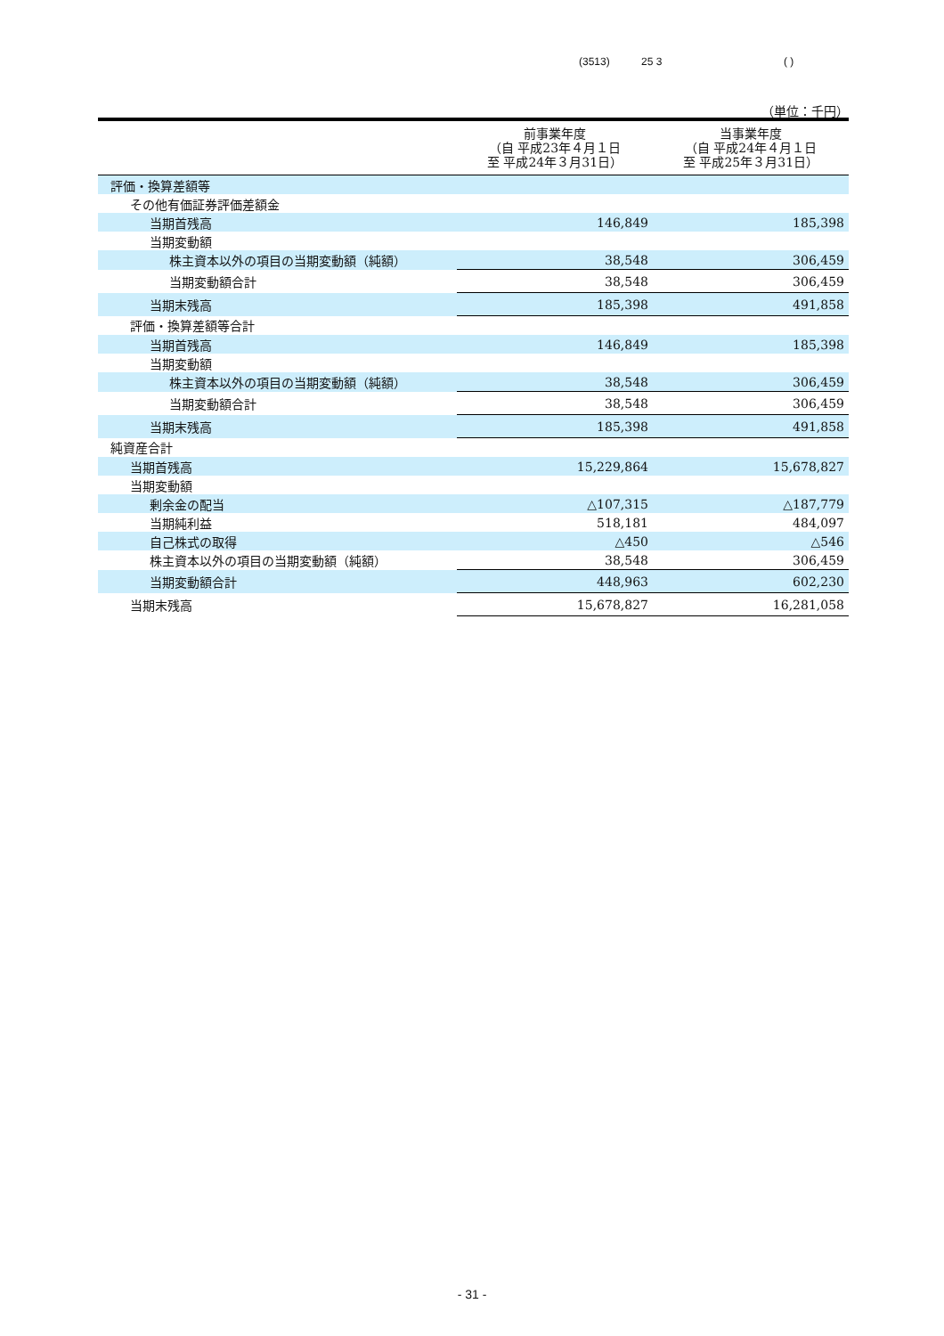(3513) 25 3 ( )
（単位：千円）
| | 前事業年度 （自 平成23年４月１日 至 平成24年３月31日） | 当事業年度 （自 平成24年４月１日 至 平成25年３月31日） |
| --- | --- | --- |
| 評価・換算差額等 | | |
| その他有価証券評価差額金 | | |
| 当期首残高 | 146,849 | 185,398 |
| 当期変動額 | | |
| 株主資本以外の項目の当期変動額（純額） | 38,548 | 306,459 |
| 当期変動額合計 | 38,548 | 306,459 |
| 当期末残高 | 185,398 | 491,858 |
| 評価・換算差額等合計 | | |
| 当期首残高 | 146,849 | 185,398 |
| 当期変動額 | | |
| 株主資本以外の項目の当期変動額（純額） | 38,548 | 306,459 |
| 当期変動額合計 | 38,548 | 306,459 |
| 当期末残高 | 185,398 | 491,858 |
| 純資産合計 | | |
| 当期首残高 | 15,229,864 | 15,678,827 |
| 当期変動額 | | |
| 剰余金の配当 | △107,315 | △187,779 |
| 当期純利益 | 518,181 | 484,097 |
| 自己株式の取得 | △450 | △546 |
| 株主資本以外の項目の当期変動額（純額） | 38,548 | 306,459 |
| 当期変動額合計 | 448,963 | 602,230 |
| 当期末残高 | 15,678,827 | 16,281,058 |
- 31 -